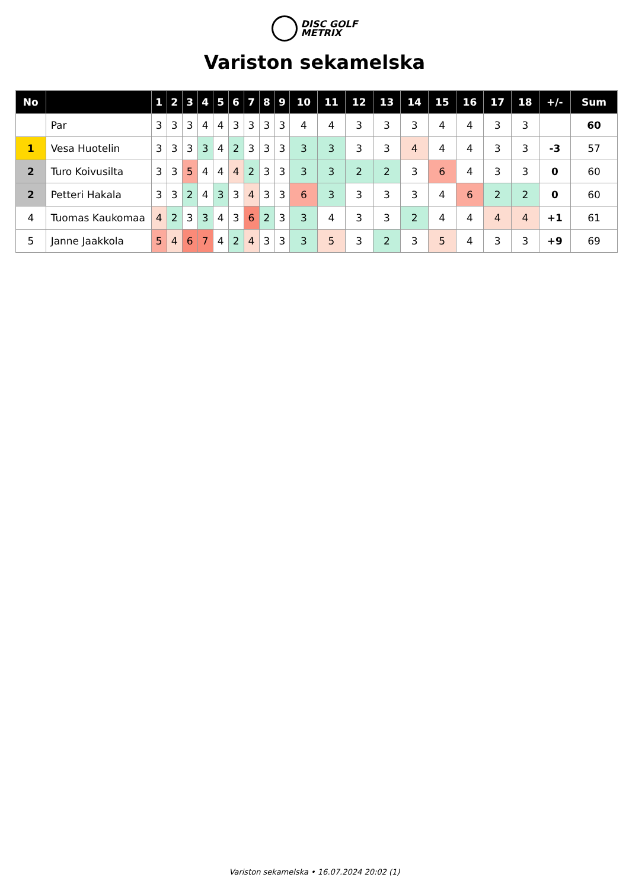DISC GOLF
METRIX
Variston sekamelska
| No | | 1 | 2 | 3 | 4 | 5 | 6 | 7 | 8 | 9 | 10 | 11 | 12 | 13 | 14 | 15 | 16 | 17 | 18 | +/- | Sum |
| --- | --- | --- | --- | --- | --- | --- | --- | --- | --- | --- | --- | --- | --- | --- | --- | --- | --- | --- | --- | --- | --- |
| | Par | 3 | 3 | 3 | 4 | 4 | 3 | 3 | 3 | 3 | 4 | 4 | 3 | 3 | 3 | 4 | 4 | 3 | 3 | | 60 |
| 1 | Vesa Huotelin | 3 | 3 | 3 | 3 | 4 | 2 | 3 | 3 | 3 | 3 | 3 | 3 | 3 | 4 | 4 | 4 | 3 | 3 | -3 | 57 |
| 2 | Turo Koivusilta | 3 | 3 | 5 | 4 | 4 | 4 | 2 | 3 | 3 | 3 | 3 | 2 | 2 | 3 | 6 | 4 | 3 | 3 | 0 | 60 |
| 2 | Petteri Hakala | 3 | 3 | 2 | 4 | 3 | 3 | 4 | 3 | 3 | 6 | 3 | 3 | 3 | 3 | 4 | 6 | 2 | 2 | 0 | 60 |
| 4 | Tuomas Kaukomaa | 4 | 2 | 3 | 3 | 4 | 3 | 6 | 2 | 3 | 3 | 4 | 3 | 3 | 2 | 4 | 4 | 4 | 4 | +1 | 61 |
| 5 | Janne Jaakkola | 5 | 4 | 6 | 7 | 4 | 2 | 4 | 3 | 3 | 3 | 5 | 3 | 2 | 3 | 5 | 4 | 3 | 3 | +9 | 69 |
Variston sekamelska • 16.07.2024 20:02 (1)